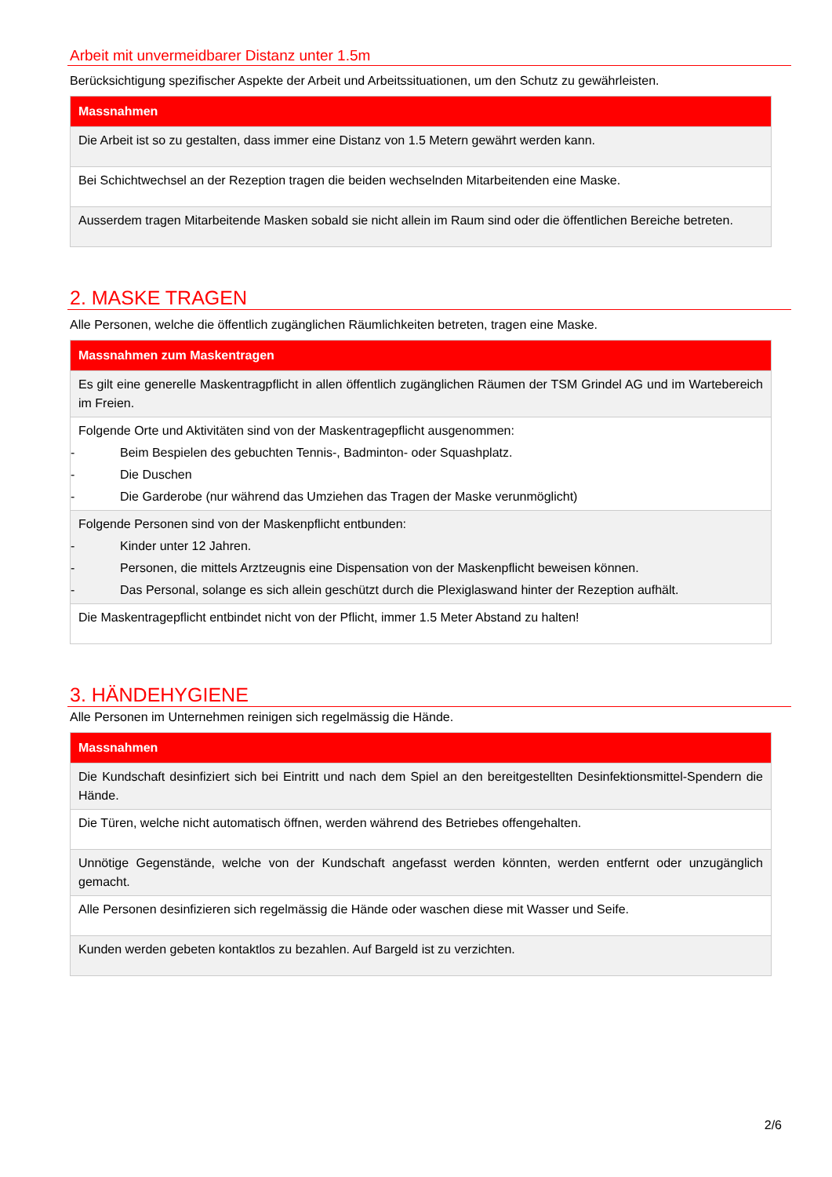Arbeit mit unvermeidbarer Distanz unter 1.5m
Berücksichtigung spezifischer Aspekte der Arbeit und Arbeitssituationen, um den Schutz zu gewährleisten.
| Massnahmen |
| --- |
| Die Arbeit ist so zu gestalten, dass immer eine Distanz von 1.5 Metern gewährt werden kann. |
| Bei Schichtwechsel an der Rezeption tragen die beiden wechselnden Mitarbeitenden eine Maske. |
| Ausserdem tragen Mitarbeitende Masken sobald sie nicht allein im Raum sind oder die öffentlichen Bereiche betreten. |
2. MASKE TRAGEN
Alle Personen, welche die öffentlich zugänglichen Räumlichkeiten betreten, tragen eine Maske.
| Massnahmen zum Maskentragen |
| --- |
| Es gilt eine generelle Maskentragpflicht in allen öffentlich zugänglichen Räumen der TSM Grindel AG und im Wartebereich im Freien. |
| Folgende Orte und Aktivitäten sind von der Maskentragepflicht ausgenommen: - Beim Bespielen des gebuchten Tennis-, Badminton- oder Squashplatz. - Die Duschen - Die Garderobe (nur während das Umziehen das Tragen der Maske verunmöglicht) |
| Folgende Personen sind von der Maskenpflicht entbunden: - Kinder unter 12 Jahren. - Personen, die mittels Arztzeugnis eine Dispensation von der Maskenpflicht beweisen können. - Das Personal, solange es sich allein geschützt durch die Plexiglaswand hinter der Rezeption aufhält. |
| Die Maskentragepflicht entbindet nicht von der Pflicht, immer 1.5 Meter Abstand zu halten! |
3. HÄNDEHYGIENE
Alle Personen im Unternehmen reinigen sich regelmässig die Hände.
| Massnahmen |
| --- |
| Die Kundschaft desinfiziert sich bei Eintritt und nach dem Spiel an den bereitgestellten Desinfektionsmittel-Spendern die Hände. |
| Die Türen, welche nicht automatisch öffnen, werden während des Betriebes offengehalten. |
| Unnötige Gegenstände, welche von der Kundschaft angefasst werden könnten, werden entfernt oder unzugänglich gemacht. |
| Alle Personen desinfizieren sich regelmässig die Hände oder waschen diese mit Wasser und Seife. |
| Kunden werden gebeten kontaktlos zu bezahlen. Auf Bargeld ist zu verzichten. |
2/6